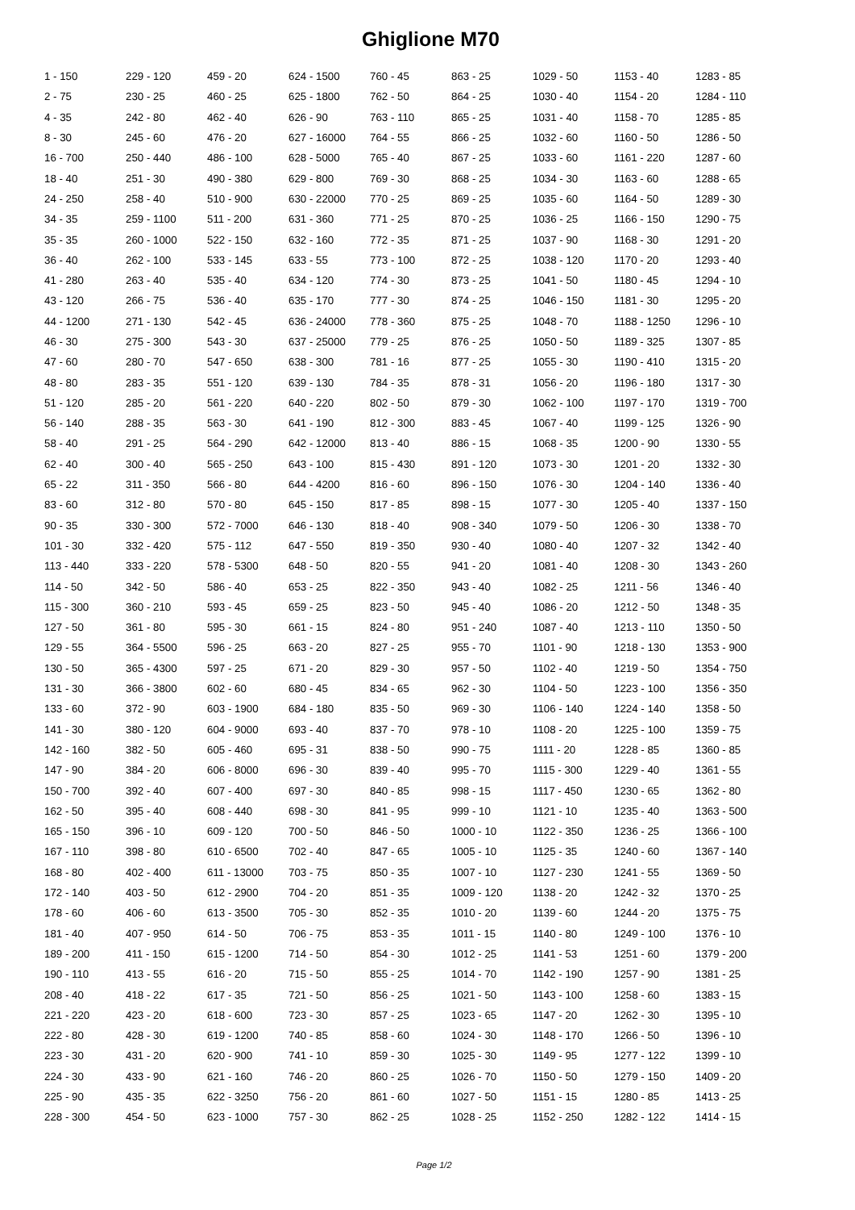Ghiglione M70
| 1 - 150 | 229 - 120 | 459 - 20 | 624 - 1500 | 760 - 45 | 863 - 25 | 1029 - 50 | 1153 - 40 | 1283 - 85 |
| 2 - 75 | 230 - 25 | 460 - 25 | 625 - 1800 | 762 - 50 | 864 - 25 | 1030 - 40 | 1154 - 20 | 1284 - 110 |
| 4 - 35 | 242 - 80 | 462 - 40 | 626 - 90 | 763 - 110 | 865 - 25 | 1031 - 40 | 1158 - 70 | 1285 - 85 |
| 8 - 30 | 245 - 60 | 476 - 20 | 627 - 16000 | 764 - 55 | 866 - 25 | 1032 - 60 | 1160 - 50 | 1286 - 50 |
| 16 - 700 | 250 - 440 | 486 - 100 | 628 - 5000 | 765 - 40 | 867 - 25 | 1033 - 60 | 1161 - 220 | 1287 - 60 |
| 18 - 40 | 251 - 30 | 490 - 380 | 629 - 800 | 769 - 30 | 868 - 25 | 1034 - 30 | 1163 - 60 | 1288 - 65 |
| 24 - 250 | 258 - 40 | 510 - 900 | 630 - 22000 | 770 - 25 | 869 - 25 | 1035 - 60 | 1164 - 50 | 1289 - 30 |
| 34 - 35 | 259 - 1100 | 511 - 200 | 631 - 360 | 771 - 25 | 870 - 25 | 1036 - 25 | 1166 - 150 | 1290 - 75 |
| 35 - 35 | 260 - 1000 | 522 - 150 | 632 - 160 | 772 - 35 | 871 - 25 | 1037 - 90 | 1168 - 30 | 1291 - 20 |
| 36 - 40 | 262 - 100 | 533 - 145 | 633 - 55 | 773 - 100 | 872 - 25 | 1038 - 120 | 1170 - 20 | 1293 - 40 |
| 41 - 280 | 263 - 40 | 535 - 40 | 634 - 120 | 774 - 30 | 873 - 25 | 1041 - 50 | 1180 - 45 | 1294 - 10 |
| 43 - 120 | 266 - 75 | 536 - 40 | 635 - 170 | 777 - 30 | 874 - 25 | 1046 - 150 | 1181 - 30 | 1295 - 20 |
| 44 - 1200 | 271 - 130 | 542 - 45 | 636 - 24000 | 778 - 360 | 875 - 25 | 1048 - 70 | 1188 - 1250 | 1296 - 10 |
| 46 - 30 | 275 - 300 | 543 - 30 | 637 - 25000 | 779 - 25 | 876 - 25 | 1050 - 50 | 1189 - 325 | 1307 - 85 |
| 47 - 60 | 280 - 70 | 547 - 650 | 638 - 300 | 781 - 16 | 877 - 25 | 1055 - 30 | 1190 - 410 | 1315 - 20 |
| 48 - 80 | 283 - 35 | 551 - 120 | 639 - 130 | 784 - 35 | 878 - 31 | 1056 - 20 | 1196 - 180 | 1317 - 30 |
| 51 - 120 | 285 - 20 | 561 - 220 | 640 - 220 | 802 - 50 | 879 - 30 | 1062 - 100 | 1197 - 170 | 1319 - 700 |
| 56 - 140 | 288 - 35 | 563 - 30 | 641 - 190 | 812 - 300 | 883 - 45 | 1067 - 40 | 1199 - 125 | 1326 - 90 |
| 58 - 40 | 291 - 25 | 564 - 290 | 642 - 12000 | 813 - 40 | 886 - 15 | 1068 - 35 | 1200 - 90 | 1330 - 55 |
| 62 - 40 | 300 - 40 | 565 - 250 | 643 - 100 | 815 - 430 | 891 - 120 | 1073 - 30 | 1201 - 20 | 1332 - 30 |
| 65 - 22 | 311 - 350 | 566 - 80 | 644 - 4200 | 816 - 60 | 896 - 150 | 1076 - 30 | 1204 - 140 | 1336 - 40 |
| 83 - 60 | 312 - 80 | 570 - 80 | 645 - 150 | 817 - 85 | 898 - 15 | 1077 - 30 | 1205 - 40 | 1337 - 150 |
| 90 - 35 | 330 - 300 | 572 - 7000 | 646 - 130 | 818 - 40 | 908 - 340 | 1079 - 50 | 1206 - 30 | 1338 - 70 |
| 101 - 30 | 332 - 420 | 575 - 112 | 647 - 550 | 819 - 350 | 930 - 40 | 1080 - 40 | 1207 - 32 | 1342 - 40 |
| 113 - 440 | 333 - 220 | 578 - 5300 | 648 - 50 | 820 - 55 | 941 - 20 | 1081 - 40 | 1208 - 30 | 1343 - 260 |
| 114 - 50 | 342 - 50 | 586 - 40 | 653 - 25 | 822 - 350 | 943 - 40 | 1082 - 25 | 1211 - 56 | 1346 - 40 |
| 115 - 300 | 360 - 210 | 593 - 45 | 659 - 25 | 823 - 50 | 945 - 40 | 1086 - 20 | 1212 - 50 | 1348 - 35 |
| 127 - 50 | 361 - 80 | 595 - 30 | 661 - 15 | 824 - 80 | 951 - 240 | 1087 - 40 | 1213 - 110 | 1350 - 50 |
| 129 - 55 | 364 - 5500 | 596 - 25 | 663 - 20 | 827 - 25 | 955 - 70 | 1101 - 90 | 1218 - 130 | 1353 - 900 |
| 130 - 50 | 365 - 4300 | 597 - 25 | 671 - 20 | 829 - 30 | 957 - 50 | 1102 - 40 | 1219 - 50 | 1354 - 750 |
| 131 - 30 | 366 - 3800 | 602 - 60 | 680 - 45 | 834 - 65 | 962 - 30 | 1104 - 50 | 1223 - 100 | 1356 - 350 |
| 133 - 60 | 372 - 90 | 603 - 1900 | 684 - 180 | 835 - 50 | 969 - 30 | 1106 - 140 | 1224 - 140 | 1358 - 50 |
| 141 - 30 | 380 - 120 | 604 - 9000 | 693 - 40 | 837 - 70 | 978 - 10 | 1108 - 20 | 1225 - 100 | 1359 - 75 |
| 142 - 160 | 382 - 50 | 605 - 460 | 695 - 31 | 838 - 50 | 990 - 75 | 1111 - 20 | 1228 - 85 | 1360 - 85 |
| 147 - 90 | 384 - 20 | 606 - 8000 | 696 - 30 | 839 - 40 | 995 - 70 | 1115 - 300 | 1229 - 40 | 1361 - 55 |
| 150 - 700 | 392 - 40 | 607 - 400 | 697 - 30 | 840 - 85 | 998 - 15 | 1117 - 450 | 1230 - 65 | 1362 - 80 |
| 162 - 50 | 395 - 40 | 608 - 440 | 698 - 30 | 841 - 95 | 999 - 10 | 1121 - 10 | 1235 - 40 | 1363 - 500 |
| 165 - 150 | 396 - 10 | 609 - 120 | 700 - 50 | 846 - 50 | 1000 - 10 | 1122 - 350 | 1236 - 25 | 1366 - 100 |
| 167 - 110 | 398 - 80 | 610 - 6500 | 702 - 40 | 847 - 65 | 1005 - 10 | 1125 - 35 | 1240 - 60 | 1367 - 140 |
| 168 - 80 | 402 - 400 | 611 - 13000 | 703 - 75 | 850 - 35 | 1007 - 10 | 1127 - 230 | 1241 - 55 | 1369 - 50 |
| 172 - 140 | 403 - 50 | 612 - 2900 | 704 - 20 | 851 - 35 | 1009 - 120 | 1138 - 20 | 1242 - 32 | 1370 - 25 |
| 178 - 60 | 406 - 60 | 613 - 3500 | 705 - 30 | 852 - 35 | 1010 - 20 | 1139 - 60 | 1244 - 20 | 1375 - 75 |
| 181 - 40 | 407 - 950 | 614 - 50 | 706 - 75 | 853 - 35 | 1011 - 15 | 1140 - 80 | 1249 - 100 | 1376 - 10 |
| 189 - 200 | 411 - 150 | 615 - 1200 | 714 - 50 | 854 - 30 | 1012 - 25 | 1141 - 53 | 1251 - 60 | 1379 - 200 |
| 190 - 110 | 413 - 55 | 616 - 20 | 715 - 50 | 855 - 25 | 1014 - 70 | 1142 - 190 | 1257 - 90 | 1381 - 25 |
| 208 - 40 | 418 - 22 | 617 - 35 | 721 - 50 | 856 - 25 | 1021 - 50 | 1143 - 100 | 1258 - 60 | 1383 - 15 |
| 221 - 220 | 423 - 20 | 618 - 600 | 723 - 30 | 857 - 25 | 1023 - 65 | 1147 - 20 | 1262 - 30 | 1395 - 10 |
| 222 - 80 | 428 - 30 | 619 - 1200 | 740 - 85 | 858 - 60 | 1024 - 30 | 1148 - 170 | 1266 - 50 | 1396 - 10 |
| 223 - 30 | 431 - 20 | 620 - 900 | 741 - 10 | 859 - 30 | 1025 - 30 | 1149 - 95 | 1277 - 122 | 1399 - 10 |
| 224 - 30 | 433 - 90 | 621 - 160 | 746 - 20 | 860 - 25 | 1026 - 70 | 1150 - 50 | 1279 - 150 | 1409 - 20 |
| 225 - 90 | 435 - 35 | 622 - 3250 | 756 - 20 | 861 - 60 | 1027 - 50 | 1151 - 15 | 1280 - 85 | 1413 - 25 |
| 228 - 300 | 454 - 50 | 623 - 1000 | 757 - 30 | 862 - 25 | 1028 - 25 | 1152 - 250 | 1282 - 122 | 1414 - 15 |
Page 1/2